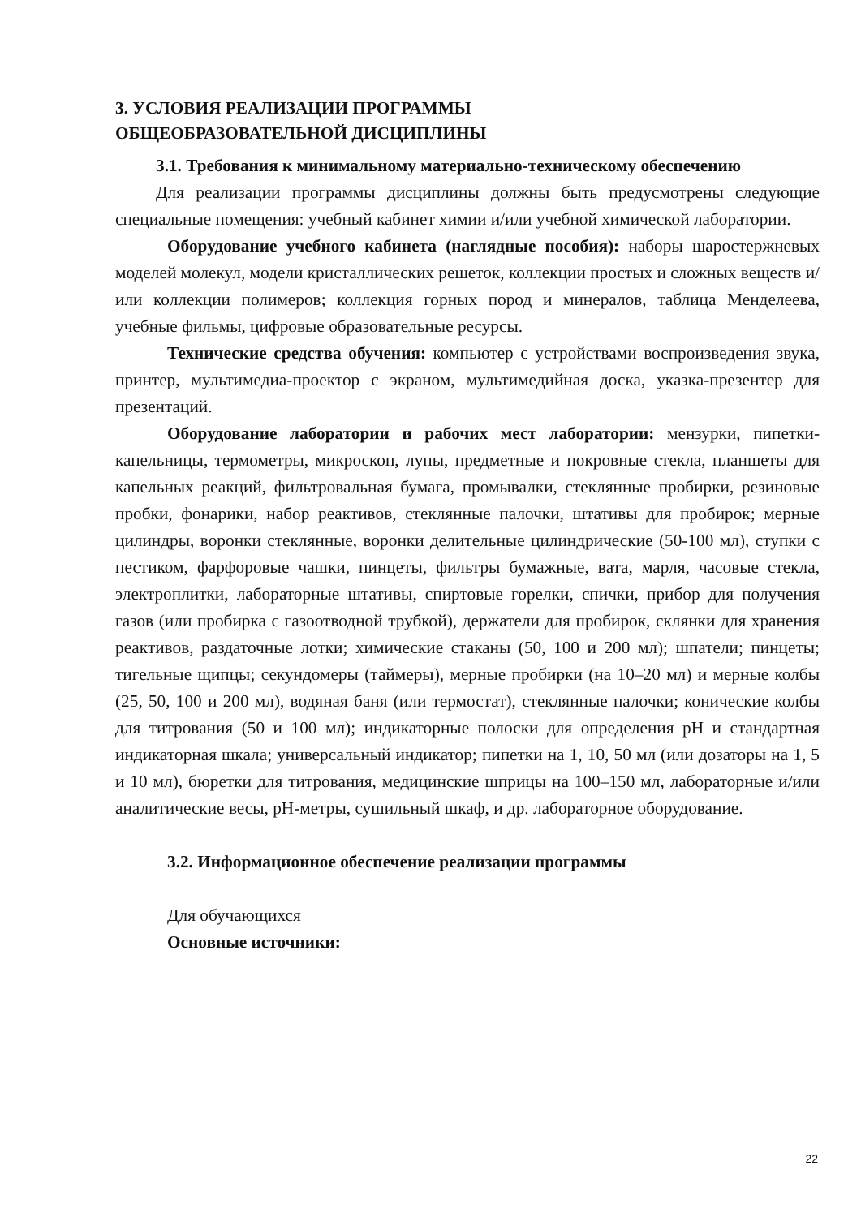3. УСЛОВИЯ РЕАЛИЗАЦИИ ПРОГРАММЫ
ОБЩЕОБРАЗОВАТЕЛЬНОЙ ДИСЦИПЛИНЫ
3.1. Требования к минимальному материально-техническому обеспечению
Для реализации программы дисциплины должны быть предусмотрены следующие специальные помещения: учебный кабинет химии и/или учебной химической лаборатории.
Оборудование учебного кабинета (наглядные пособия): наборы шаростержневых моделей молекул, модели кристаллических решеток, коллекции простых и сложных веществ и/или коллекции полимеров; коллекция горных пород и минералов, таблица Менделеева, учебные фильмы, цифровые образовательные ресурсы.
Технические средства обучения: компьютер с устройствами воспроизведения звука, принтер, мультимедиа-проектор с экраном, мультимедийная доска, указка-презентер для презентаций.
Оборудование лаборатории и рабочих мест лаборатории: мензурки, пипетки-капельницы, термометры, микроскоп, лупы, предметные и покровные стекла, планшеты для капельных реакций, фильтровальная бумага, промывалки, стеклянные пробирки, резиновые пробки, фонарики, набор реактивов, стеклянные палочки, штативы для пробирок; мерные цилиндры, воронки стеклянные, воронки делительные цилиндрические (50-100 мл), ступки с пестиком, фарфоровые чашки, пинцеты, фильтры бумажные, вата, марля, часовые стекла, электроплитки, лабораторные штативы, спиртовые горелки, спички, прибор для получения газов (или пробирка с газоотводной трубкой), держатели для пробирок, склянки для хранения реактивов, раздаточные лотки; химические стаканы (50, 100 и 200 мл); шпатели; пинцеты; тигельные щипцы; секундомеры (таймеры), мерные пробирки (на 10–20 мл) и мерные колбы (25, 50, 100 и 200 мл), водяная баня (или термостат), стеклянные палочки; конические колбы для титрования (50 и 100 мл); индикаторные полоски для определения pH и стандартная индикаторная шкала; универсальный индикатор; пипетки на 1, 10, 50 мл (или дозаторы на 1, 5 и 10 мл), бюретки для титрования, медицинские шприцы на 100–150 мл, лабораторные и/или аналитические весы, pH-метры, сушильный шкаф, и др. лабораторное оборудование.
3.2. Информационное обеспечение реализации программы
Для обучающихся
Основные источники:
22